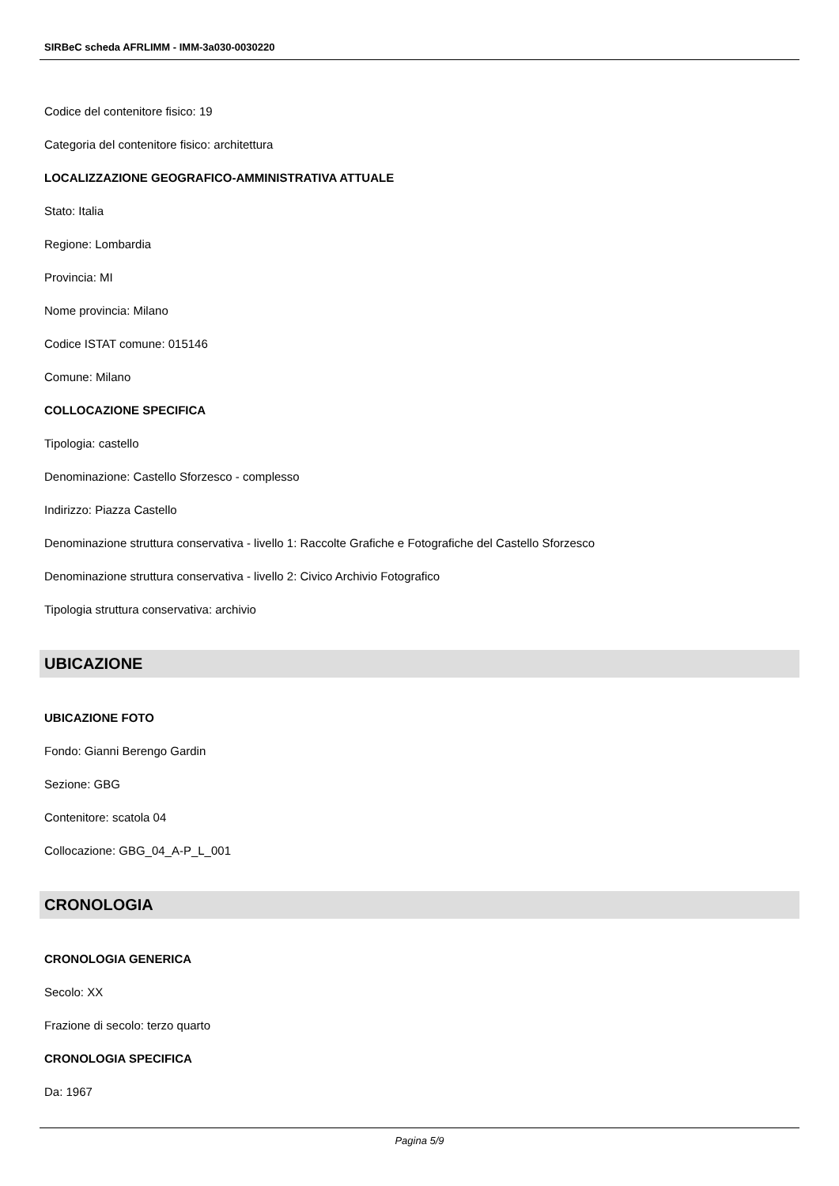SIRBeC scheda AFRLIMM - IMM-3a030-0030220
Codice del contenitore fisico: 19
Categoria del contenitore fisico: architettura
LOCALIZZAZIONE GEOGRAFICO-AMMINISTRATIVA ATTUALE
Stato: Italia
Regione: Lombardia
Provincia: MI
Nome provincia: Milano
Codice ISTAT comune: 015146
Comune: Milano
COLLOCAZIONE SPECIFICA
Tipologia: castello
Denominazione: Castello Sforzesco - complesso
Indirizzo: Piazza Castello
Denominazione struttura conservativa - livello 1: Raccolte Grafiche e Fotografiche del Castello Sforzesco
Denominazione struttura conservativa - livello 2: Civico Archivio Fotografico
Tipologia struttura conservativa: archivio
UBICAZIONE
UBICAZIONE FOTO
Fondo: Gianni Berengo Gardin
Sezione: GBG
Contenitore: scatola 04
Collocazione: GBG_04_A-P_L_001
CRONOLOGIA
CRONOLOGIA GENERICA
Secolo: XX
Frazione di secolo: terzo quarto
CRONOLOGIA SPECIFICA
Da: 1967
Pagina 5/9